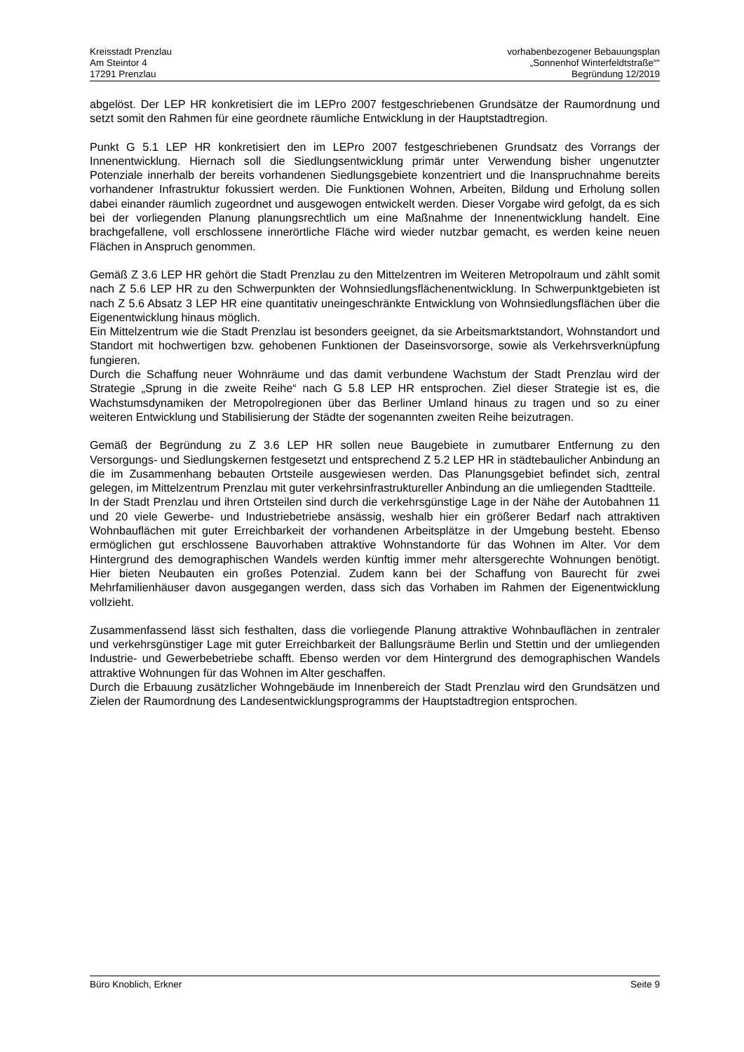Kreisstadt Prenzlau
Am Steintor 4
17291 Prenzlau
vorhabenbezogener Bebauungsplan
„Sonnenhof Winterfeldtstraße““
Begründung 12/2019
abgelöst. Der LEP HR konkretisiert die im LEPro 2007 festgeschriebenen Grundsätze der Raumordnung und setzt somit den Rahmen für eine geordnete räumliche Entwicklung in der Hauptstadtregion.
Punkt G 5.1 LEP HR konkretisiert den im LEPro 2007 festgeschriebenen Grundsatz des Vorrangs der Innenentwicklung. Hiernach soll die Siedlungsentwicklung primär unter Verwendung bisher ungenutzter Potenziale innerhalb der bereits vorhandenen Siedlungsgebiete konzentriert und die Inanspruchnahme bereits vorhandener Infrastruktur fokussiert werden. Die Funktionen Wohnen, Arbeiten, Bildung und Erholung sollen dabei einander räumlich zugeordnet und ausgewogen entwickelt werden. Dieser Vorgabe wird gefolgt, da es sich bei der vorliegenden Planung planungsrechtlich um eine Maßnahme der Innenentwicklung handelt. Eine brachgefallene, voll erschlossene innerörtliche Fläche wird wieder nutzbar gemacht, es werden keine neuen Flächen in Anspruch genommen.
Gemäß Z 3.6 LEP HR gehört die Stadt Prenzlau zu den Mittelzentren im Weiteren Metropolraum und zählt somit nach Z 5.6 LEP HR zu den Schwerpunkten der Wohnsiedlungsflächenentwicklung. In Schwerpunktgebieten ist nach Z 5.6 Absatz 3 LEP HR eine quantitativ uneingeschränkte Entwicklung von Wohnsiedlungsflächen über die Eigenentwicklung hinaus möglich.
Ein Mittelzentrum wie die Stadt Prenzlau ist besonders geeignet, da sie Arbeitsmarktstandort, Wohnstandort und Standort mit hochwertigen bzw. gehobenen Funktionen der Daseinsvorsorge, sowie als Verkehrsverknüpfung fungieren.
Durch die Schaffung neuer Wohnräume und das damit verbundene Wachstum der Stadt Prenzlau wird der Strategie „Sprung in die zweite Reihe“ nach G 5.8 LEP HR entsprochen. Ziel dieser Strategie ist es, die Wachstumsdynamiken der Metropolregionen über das Berliner Umland hinaus zu tragen und so zu einer weiteren Entwicklung und Stabilisierung der Städte der sogenannten zweiten Reihe beizutragen.
Gemäß der Begründung zu Z 3.6 LEP HR sollen neue Baugebiete in zumutbarer Entfernung zu den Versorgungs- und Siedlungskernen festgesetzt und entsprechend Z 5.2 LEP HR in städtebaulicher Anbindung an die im Zusammenhang bebauten Ortsteile ausgewiesen werden. Das Planungsgebiet befindet sich, zentral gelegen, im Mittelzentrum Prenzlau mit guter verkehrsinfrastruktureller Anbindung an die umliegenden Stadtteile.
In der Stadt Prenzlau und ihren Ortsteilen sind durch die verkehrsgünstige Lage in der Nähe der Autobahnen 11 und 20 viele Gewerbe- und Industriebetriebe ansässig, weshalb hier ein größerer Bedarf nach attraktiven Wohnbauflächen mit guter Erreichbarkeit der vorhandenen Arbeitsplätze in der Umgebung besteht. Ebenso ermöglichen gut erschlossene Bauvorhaben attraktive Wohnstandorte für das Wohnen im Alter. Vor dem Hintergrund des demographischen Wandels werden künftig immer mehr altersgerechte Wohnungen benötigt. Hier bieten Neubauten ein großes Potenzial. Zudem kann bei der Schaffung von Baurecht für zwei Mehrfamilienhäuser davon ausgegangen werden, dass sich das Vorhaben im Rahmen der Eigenentwicklung vollzieht.
Zusammenfassend lässt sich festhalten, dass die vorliegende Planung attraktive Wohnbauflächen in zentraler und verkehrsgünstiger Lage mit guter Erreichbarkeit der Ballungsräume Berlin und Stettin und der umliegenden Industrie- und Gewerbebetriebe schafft. Ebenso werden vor dem Hintergrund des demographischen Wandels attraktive Wohnungen für das Wohnen im Alter geschaffen.
Durch die Erbauung zusätzlicher Wohngebäude im Innenbereich der Stadt Prenzlau wird den Grundsätzen und Zielen der Raumordnung des Landesentwicklungsprogramms der Hauptstadtregion entsprochen.
Büro Knoblich, Erkner Seite 9